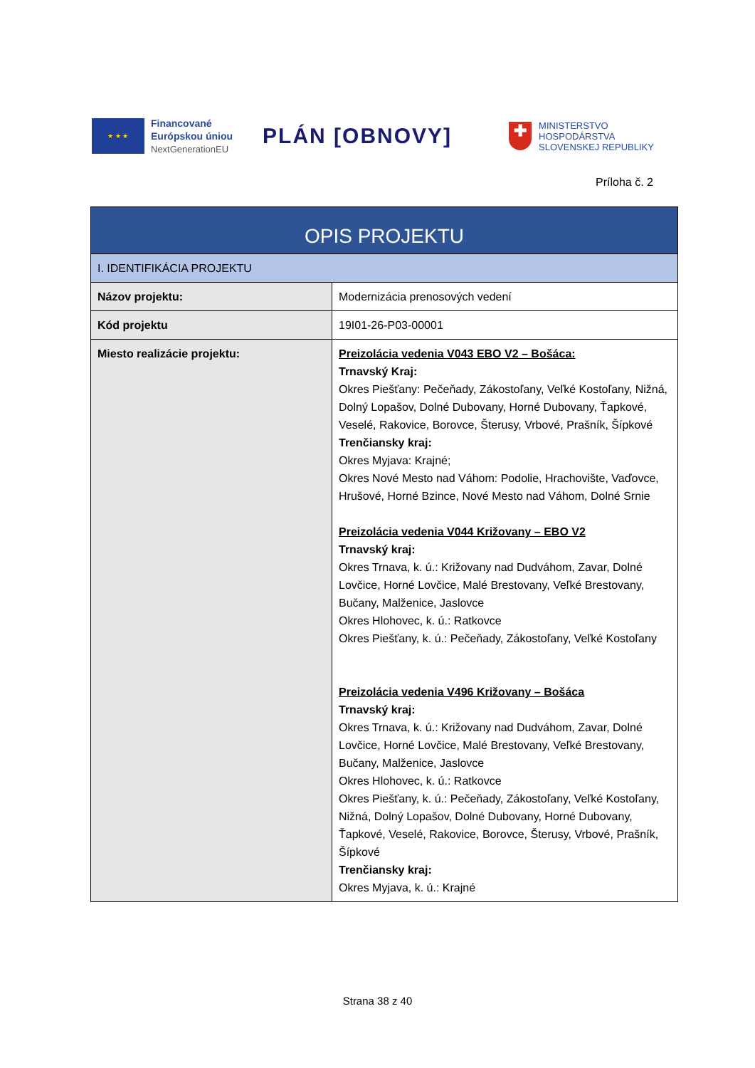★ ★ ★
Financované
Európskou úniou
NextGenerationEU
PLÁN [OBNOVY]
✚
MINISTERSTVO
HOSPODÁRSTVA
SLOVENSKEJ REPUBLIKY
Príloha č. 2
| OPIS PROJEKTU | |
| I. IDENTIFIKÁCIA PROJEKTU | |
| Názov projektu: | Modernizácia prenosových vedení |
| Kód projektu | 19I01-26-P03-00001 |
| Miesto realizácie projektu: | Preizolácia vedenia V043 EBO V2 – Bošáca: Trnavský Kraj: Okres Piešťany: Pečeňady, Zákostoľany, Veľké Kostoľany, Nižná, Dolný Lopašov, Dolné Dubovany, Horné Dubovany, Ťapkové, Veselé, Rakovice, Borovce, Šterusy, Vrbové, Prašník, Šípkové Trenčiansky kraj: Okres Myjava: Krajné; Okres Nové Mesto nad Váhom: Podolie, Hrachovište, Vaďovce, Hrušové, Horné Bzince, Nové Mesto nad Váhom, Dolné Srnie Preizolácia vedenia V044 Križovany – EBO V2 Trnavský kraj: Okres Trnava, k. ú.: Križovany nad Dudváhom, Zavar, Dolné Lovčice, Horné Lovčice, Malé Brestovany, Veľké Brestovany, Bučany, Malženice, Jaslovce Okres Hlohovec, k. ú.: Ratkovce Okres Piešťany, k. ú.: Pečeňady, Zákostoľany, Veľké Kostoľany Preizolácia vedenia V496 Križovany – Bošáca Trnavský kraj: Okres Trnava, k. ú.: Križovany nad Dudváhom, Zavar, Dolné Lovčice, Horné Lovčice, Malé Brestovany, Veľké Brestovany, Bučany, Malženice, Jaslovce Okres Hlohovec, k. ú.: Ratkovce Okres Piešťany, k. ú.: Pečeňady, Zákostoľany, Veľké Kostoľany, Nižná, Dolný Lopašov, Dolné Dubovany, Horné Dubovany, Ťapkové, Veselé, Rakovice, Borovce, Šterusy, Vrbové, Prašník, Šípkové Trenčiansky kraj: Okres Myjava, k. ú.: Krajné |
Strana 38 z 40